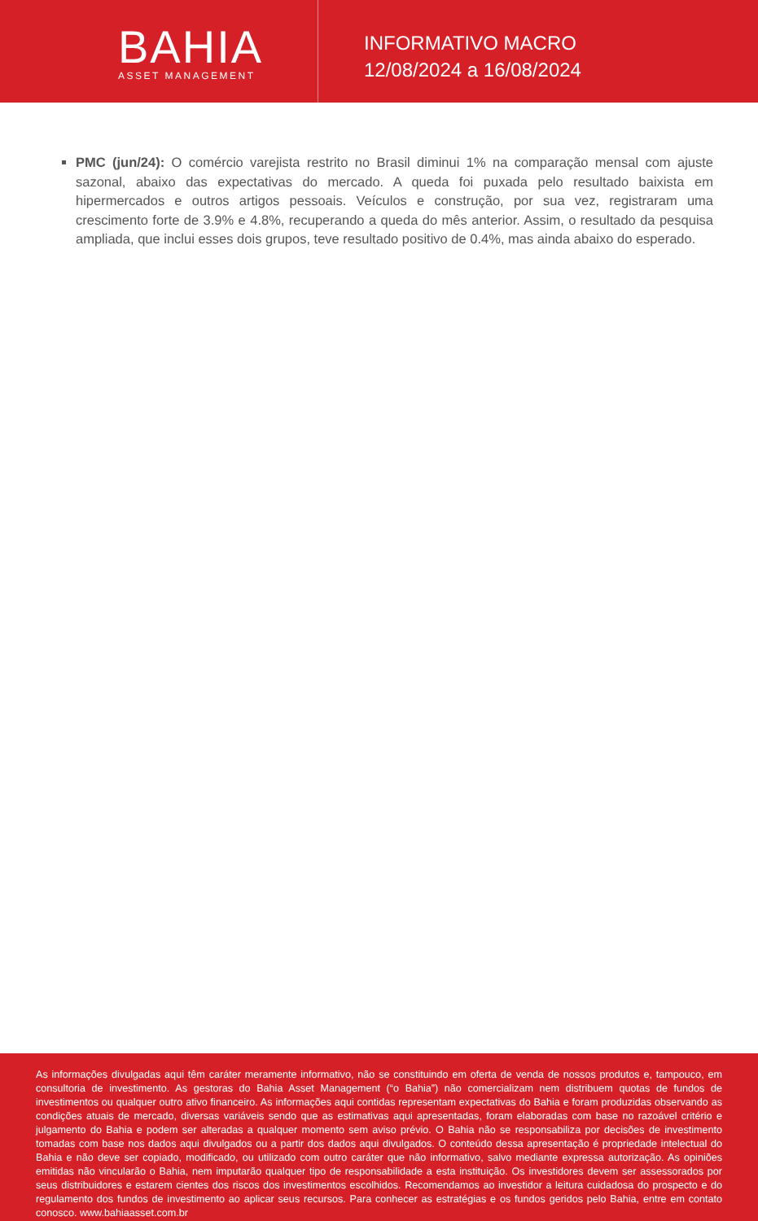BAHIA
ASSET MANAGEMENT
INFORMATIVO MACRO
12/08/2024 a 16/08/2024
PMC (jun/24): O comércio varejista restrito no Brasil diminui 1% na comparação mensal com ajuste sazonal, abaixo das expectativas do mercado. A queda foi puxada pelo resultado baixista em hipermercados e outros artigos pessoais. Veículos e construção, por sua vez, registraram uma crescimento forte de 3.9% e 4.8%, recuperando a queda do mês anterior. Assim, o resultado da pesquisa ampliada, que inclui esses dois grupos, teve resultado positivo de 0.4%, mas ainda abaixo do esperado.
As informações divulgadas aqui têm caráter meramente informativo, não se constituindo em oferta de venda de nossos produtos e, tampouco, em consultoria de investimento. As gestoras do Bahia Asset Management (“o Bahia”) não comercializam nem distribuem quotas de fundos de investimentos ou qualquer outro ativo financeiro. As informações aqui contidas representam expectativas do Bahia e foram produzidas observando as condições atuais de mercado, diversas variáveis sendo que as estimativas aqui apresentadas, foram elaboradas com base no razoável critério e julgamento do Bahia e podem ser alteradas a qualquer momento sem aviso prévio. O Bahia não se responsabiliza por decisões de investimento tomadas com base nos dados aqui divulgados ou a partir dos dados aqui divulgados. O conteúdo dessa apresentação é propriedade intelectual do Bahia e não deve ser copiado, modificado, ou utilizado com outro caráter que não informativo, salvo mediante expressa autorização. As opiniões emitidas não vincularão o Bahia, nem imputarão qualquer tipo de responsabilidade a esta instituição. Os investidores devem ser assessorados por seus distribuidores e estarem cientes dos riscos dos investimentos escolhidos. Recomendamos ao investidor a leitura cuidadosa do prospecto e do regulamento dos fundos de investimento ao aplicar seus recursos. Para conhecer as estratégias e os fundos geridos pelo Bahia, entre em contato conosco. www.bahiaasset.com.br